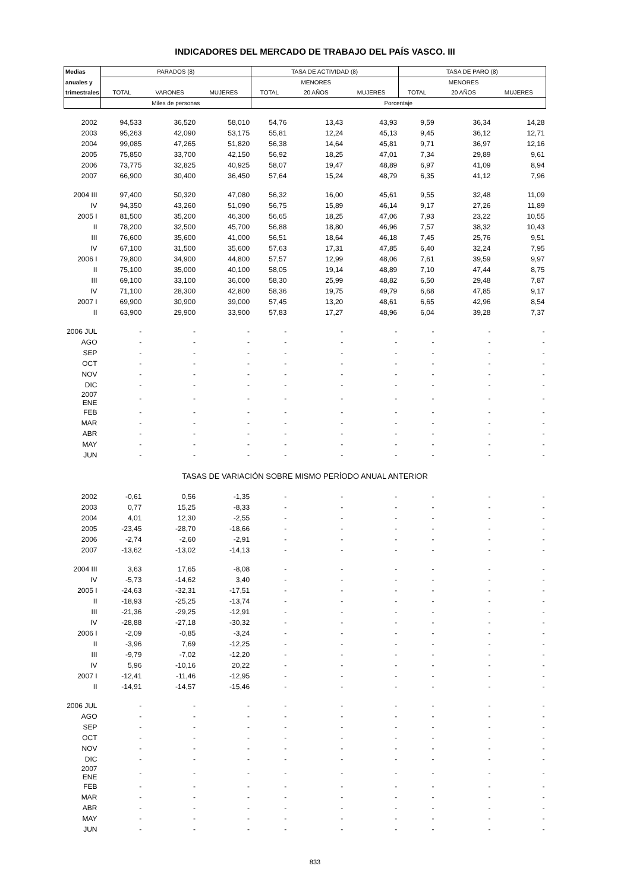INDICADORES DEL MERCADO DE TRABAJO DEL PAÍS VASCO. III
| Medias | PARADOS (8) | | | TASA DE ACTIVIDAD (8) | | | TASA DE PARO (8) | | |
| --- | --- | --- | --- | --- | --- | --- | --- | --- | --- |
| anuales y | | | | | MENORES | | | MENORES | |
| trimestrales | TOTAL | VARONES | MUJERES | TOTAL | 20 AÑOS | MUJERES | TOTAL | 20 AÑOS | MUJERES |
| | Miles de personas | | | Porcentaje | | | | | |
| 2002 | 94,533 | 36,520 | 58,010 | 54,76 | 13,43 | 43,93 | 9,59 | 36,34 | 14,28 |
| 2003 | 95,263 | 42,090 | 53,175 | 55,81 | 12,24 | 45,13 | 9,45 | 36,12 | 12,71 |
| 2004 | 99,085 | 47,265 | 51,820 | 56,38 | 14,64 | 45,81 | 9,71 | 36,97 | 12,16 |
| 2005 | 75,850 | 33,700 | 42,150 | 56,92 | 18,25 | 47,01 | 7,34 | 29,89 | 9,61 |
| 2006 | 73,775 | 32,825 | 40,925 | 58,07 | 19,47 | 48,89 | 6,97 | 41,09 | 8,94 |
| 2007 | 66,900 | 30,400 | 36,450 | 57,64 | 15,24 | 48,79 | 6,35 | 41,12 | 7,96 |
| 2004 III | 97,400 | 50,320 | 47,080 | 56,32 | 16,00 | 45,61 | 9,55 | 32,48 | 11,09 |
| IV | 94,350 | 43,260 | 51,090 | 56,75 | 15,89 | 46,14 | 9,17 | 27,26 | 11,89 |
| 2005 I | 81,500 | 35,200 | 46,300 | 56,65 | 18,25 | 47,06 | 7,93 | 23,22 | 10,55 |
| II | 78,200 | 32,500 | 45,700 | 56,88 | 18,80 | 46,96 | 7,57 | 38,32 | 10,43 |
| III | 76,600 | 35,600 | 41,000 | 56,51 | 18,64 | 46,18 | 7,45 | 25,76 | 9,51 |
| IV | 67,100 | 31,500 | 35,600 | 57,63 | 17,31 | 47,85 | 6,40 | 32,24 | 7,95 |
| 2006 I | 79,800 | 34,900 | 44,800 | 57,57 | 12,99 | 48,06 | 7,61 | 39,59 | 9,97 |
| II | 75,100 | 35,000 | 40,100 | 58,05 | 19,14 | 48,89 | 7,10 | 47,44 | 8,75 |
| III | 69,100 | 33,100 | 36,000 | 58,30 | 25,99 | 48,82 | 6,50 | 29,48 | 7,87 |
| IV | 71,100 | 28,300 | 42,800 | 58,36 | 19,75 | 49,79 | 6,68 | 47,85 | 9,17 |
| 2007 I | 69,900 | 30,900 | 39,000 | 57,45 | 13,20 | 48,61 | 6,65 | 42,96 | 8,54 |
| II | 63,900 | 29,900 | 33,900 | 57,83 | 17,27 | 48,96 | 6,04 | 39,28 | 7,37 |
| 2006 JUL | - | - | - | - | - | - | - | - | - |
| AGO | - | - | - | - | - | - | - | - | - |
| SEP | - | - | - | - | - | - | - | - | - |
| OCT | - | - | - | - | - | - | - | - | - |
| NOV | - | - | - | - | - | - | - | - | - |
| DIC | - | - | - | - | - | - | - | - | - |
| 2007 ENE | - | - | - | - | - | - | - | - | - |
| FEB | - | - | - | - | - | - | - | - | - |
| MAR | - | - | - | - | - | - | - | - | - |
| ABR | - | - | - | - | - | - | - | - | - |
| MAY | - | - | - | - | - | - | - | - | - |
| JUN | - | - | - | - | - | - | - | - | - |
| TASAS DE VARIACIÓN SOBRE MISMO PERÍODO ANUAL ANTERIOR | | | | | | | | | |
| 2002 | -0,61 | 0,56 | -1,35 | - | - | - | - | - | - |
| 2003 | 0,77 | 15,25 | -8,33 | - | - | - | - | - | - |
| 2004 | 4,01 | 12,30 | -2,55 | - | - | - | - | - | - |
| 2005 | -23,45 | -28,70 | -18,66 | - | - | - | - | - | - |
| 2006 | -2,74 | -2,60 | -2,91 | - | - | - | - | - | - |
| 2007 | -13,62 | -13,02 | -14,13 | - | - | - | - | - | - |
| 2004 III | 3,63 | 17,65 | -8,08 | - | - | - | - | - | - |
| IV | -5,73 | -14,62 | 3,40 | - | - | - | - | - | - |
| 2005 I | -24,63 | -32,31 | -17,51 | - | - | - | - | - | - |
| II | -18,93 | -25,25 | -13,74 | - | - | - | - | - | - |
| III | -21,36 | -29,25 | -12,91 | - | - | - | - | - | - |
| IV | -28,88 | -27,18 | -30,32 | - | - | - | - | - | - |
| 2006 I | -2,09 | -0,85 | -3,24 | - | - | - | - | - | - |
| II | -3,96 | 7,69 | -12,25 | - | - | - | - | - | - |
| III | -9,79 | -7,02 | -12,20 | - | - | - | - | - | - |
| IV | 5,96 | -10,16 | 20,22 | - | - | - | - | - | - |
| 2007 I | -12,41 | -11,46 | -12,95 | - | - | - | - | - | - |
| II | -14,91 | -14,57 | -15,46 | - | - | - | - | - | - |
| 2006 JUL | - | - | - | - | - | - | - | - | - |
| AGO | - | - | - | - | - | - | - | - | - |
| SEP | - | - | - | - | - | - | - | - | - |
| OCT | - | - | - | - | - | - | - | - | - |
| NOV | - | - | - | - | - | - | - | - | - |
| DIC | - | - | - | - | - | - | - | - | - |
| 2007 ENE | - | - | - | - | - | - | - | - | - |
| FEB | - | - | - | - | - | - | - | - | - |
| MAR | - | - | - | - | - | - | - | - | - |
| ABR | - | - | - | - | - | - | - | - | - |
| MAY | - | - | - | - | - | - | - | - | - |
| JUN | - | - | - | - | - | - | - | - | - |
833